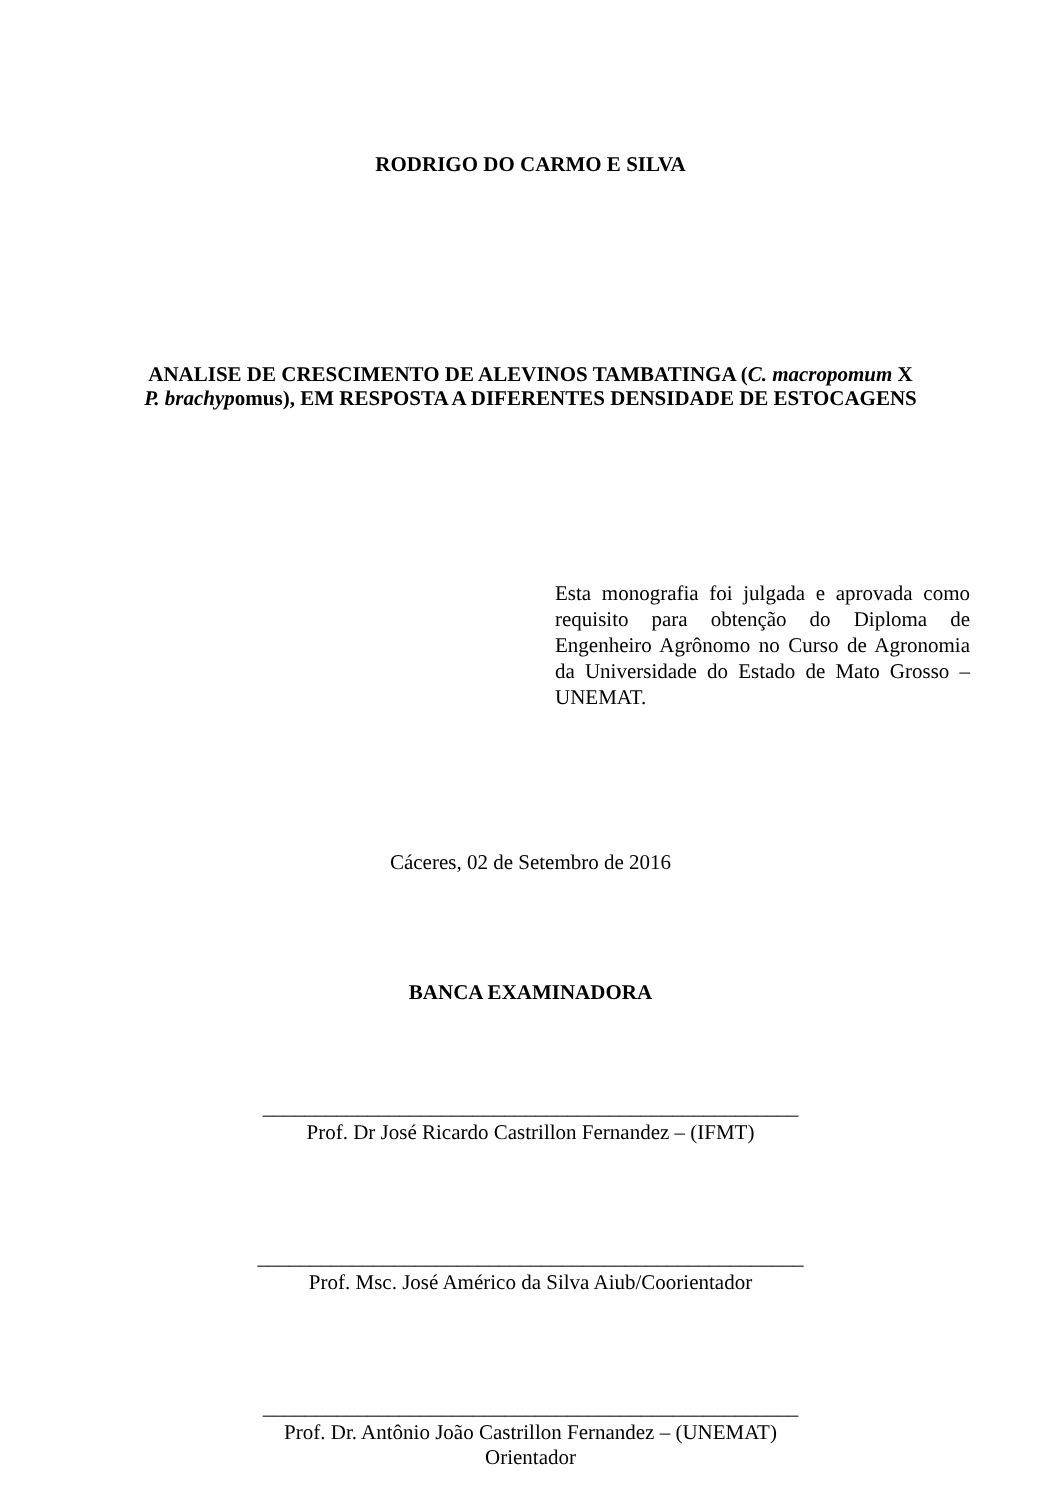RODRIGO DO CARMO E SILVA
ANALISE DE CRESCIMENTO DE ALEVINOS TAMBATINGA (C. macropomum X P. brachypomus), EM RESPOSTA A DIFERENTES DENSIDADE DE ESTOCAGENS
Esta monografia foi julgada e aprovada como requisito para obtenção do Diploma de Engenheiro Agrônomo no Curso de Agronomia da Universidade do Estado de Mato Grosso – UNEMAT.
Cáceres, 02 de Setembro de 2016
BANCA EXAMINADORA
___________________________________________________
Prof. Dr José Ricardo Castrillon Fernandez – (IFMT)
____________________________________________________
Prof. Msc. José Américo da Silva Aiub/Coorientador
___________________________________________________
Prof. Dr. Antônio João Castrillon Fernandez – (UNEMAT)
Orientador